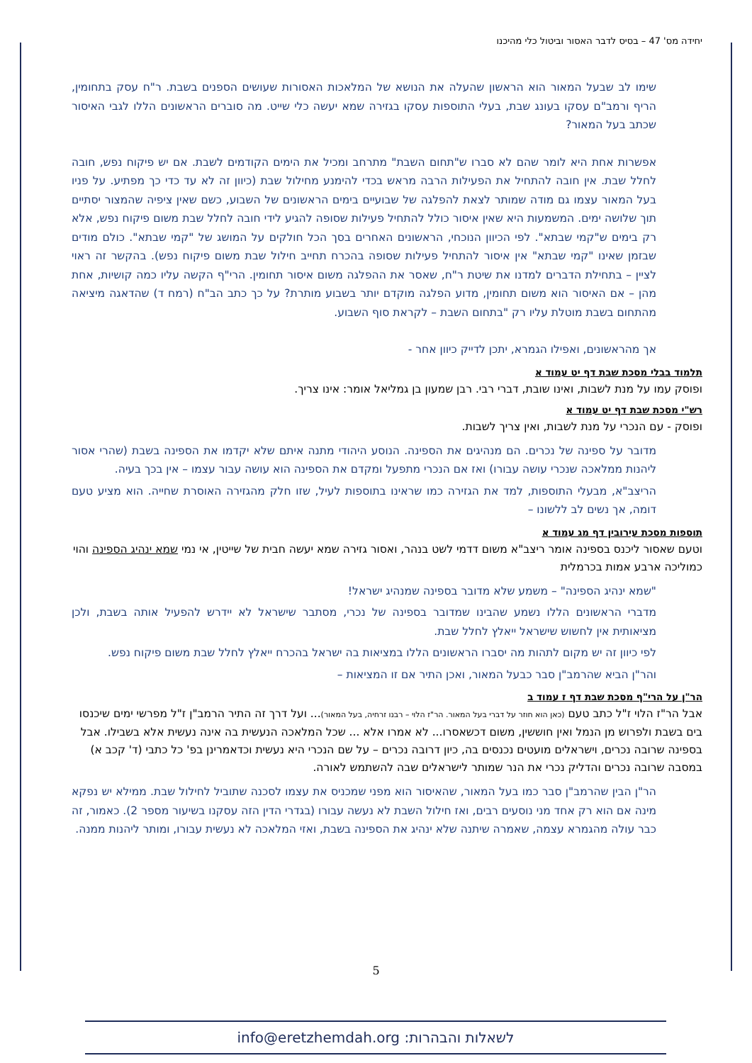יחידה מס' 47 – בסיס לדבר האסור וביטול כלי מהיכנו
שימו לב שבעל המאור הוא הראשון שהעלה את הנושא של המלאכות האסורות שעושים הספנים בשבת. ר"ח עסק בתחומין, הריף ורמב"ם עסקו בעונג שבת, בעלי התוספות עסקו בגזירה שמא יעשה כלי שייט. מה סוברים הראשונים הללו לגבי האיסור שכתב בעל המאור?
אפשרות אחת היא לומר שהם לא סברו ש"תחום השבת" מתרחב ומכיל את הימים הקודמים לשבת. אם יש פיקוח נפש, חובה לחלל שבת. אין חובה להתחיל את הפעילות הרבה מראש בכדי להימנע מחילול שבת (כיוון זה לא עד כדי כך מפתיע. על פניו בעל המאור עצמו גם מודה שמותר לצאת להפלגה של שבועיים בימים הראשונים של השבוע, כשם שאין ציפיה שהמצור יסתיים תוך שלושה ימים. המשמעות היא שאין איסור כולל להתחיל פעילות שסופה להגיע לידי חובה לחלל שבת משום פיקוח נפש, אלא רק בימים ש"קמי שבתא". לפי הכיוון הנוכחי, הראשונים האחרים בסך הכל חולקים על המושג של "קמי שבתא". כולם מודים שבזמן שאינו "קמי שבתא" אין איסור להתחיל פעילות שסופה בהכרח תחייב חילול שבת משום פיקוח נפש). בהקשר זה ראוי לציין – בתחילת הדברים למדנו את שיטת ר"ח, שאסר את ההפלגה משום איסור תחומין. הרי"ף הקשה עליו כמה קושיות, אחת מהן – אם האיסור הוא משום תחומין, מדוע הפלגה מוקדם יותר בשבוע מותרת? על כך כתב הב"ח (רמח ד) שהדאגה מיציאה מהתחום בשבת מוטלת עליו רק "בתחום השבת – לקראת סוף השבוע.
אך מהראשונים, ואפילו הגמרא, יתכן לדייק כיוון אחר -
תלמוד בבלי מסכת שבת דף יט עמוד א
ופוסק עמו על מנת לשבות, ואינו שובת, דברי רבי. רבן שמעון בן גמליאל אומר: אינו צריך.
רש"י מסכת שבת דף יט עמוד א
ופוסק - עם הנכרי על מנת לשבות, ואין צריך לשבות.
מדובר על ספינה של נכרים. הם מנהיגים את הספינה. הנוסע היהודי מתנה איתם שלא יקדמו את הספינה בשבת (שהרי אסור ליהנות ממלאכה שנכרי עושה עבורו) ואז אם הנכרי מתפעל ומקדם את הספינה הוא עושה עבור עצמו – אין בכך בעיה.
הריצב"א, מבעלי התוספות, למד את הגזירה כמו שראינו בתוספות לעיל, שזו חלק מהגזירה האוסרת שחייה. הוא מציע טעם דומה, אך נשים לב ללשונו –
תוספות מסכת עירובין דף מג עמוד א
וטעם שאסור ליכנס בספינה אומר ריצב"א משום דדמי לשט בנהר, ואסור גזירה שמא יעשה חבית של שייטין, אי נמי שמא ינהיג הספינה והוי כמוליכה ארבע אמות בכרמלית
"שמא ינהיג הספינה" – משמע שלא מדובר בספינה שמנהיג ישראל!
מדברי הראשונים הללו נשמע שהבינו שמדובר בספינה של נכרי, מסתבר שישראל לא יידרש להפעיל אותה בשבת, ולכן מציאותית אין לחשוש שישראל ייאלץ לחלל שבת.
לפי כיוון זה יש מקום לתהות מה יסברו הראשונים הללו במציאות בה ישראל בהכרח ייאלץ לחלל שבת משום פיקוח נפש.
והר"ן הביא שהרמב"ן סבר כבעל המאור, ואכן התיר אם זו המציאות –
הר"ן על הרי"ף מסכת שבת דף ז עמוד ב
אבל הר"ז הלוי ז"ל כתב טעם (כאן הוא חוזר על דברי בעל המאור. הר"ז הלוי – רבנו זרחיה, בעל המאור)... ועל דרך זה התיר הרמב"ן ז"ל מפרשי ימים שיכנסו בים בשבת ולפרוש מן הנמל ואין חוששין, משום דכשאסרו... לא אמרו אלא ... שכל המלאכה הנעשית בה אינה נעשית אלא בשבילו. אבל בספינה שרובה נכרים, וישראלים מועטים נכנסים בה, כיון דרובה נכרים – על שם הנכרי היא נעשית וכדאמרינן בפ' כל כתבי (ד' קכב א) במסבה שרובה נכרים והדליק נכרי את הנר שמותר לישראלים שבה להשתמש לאורה.
הר"ן הבין שהרמב"ן סבר כמו בעל המאור, שהאיסור הוא מפני שמכניס את עצמו לסכנה שתוביל לחילול שבת. ממילא יש נפקא מינה אם הוא רק אחד מני נוסעים רבים, ואז חילול השבת לא נעשה עבורו (בגדרי הדין הזה עסקנו בשיעור מספר 2). כאמור, זה כבר עולה מהגמרא עצמה, שאמרה שיתנה שלא ינהיג את הספינה בשבת, ואזי המלאכה לא נעשית עבורו, ומותר ליהנות ממנה.
5
לשאלות והבהרות: info@eretzhemdah.org